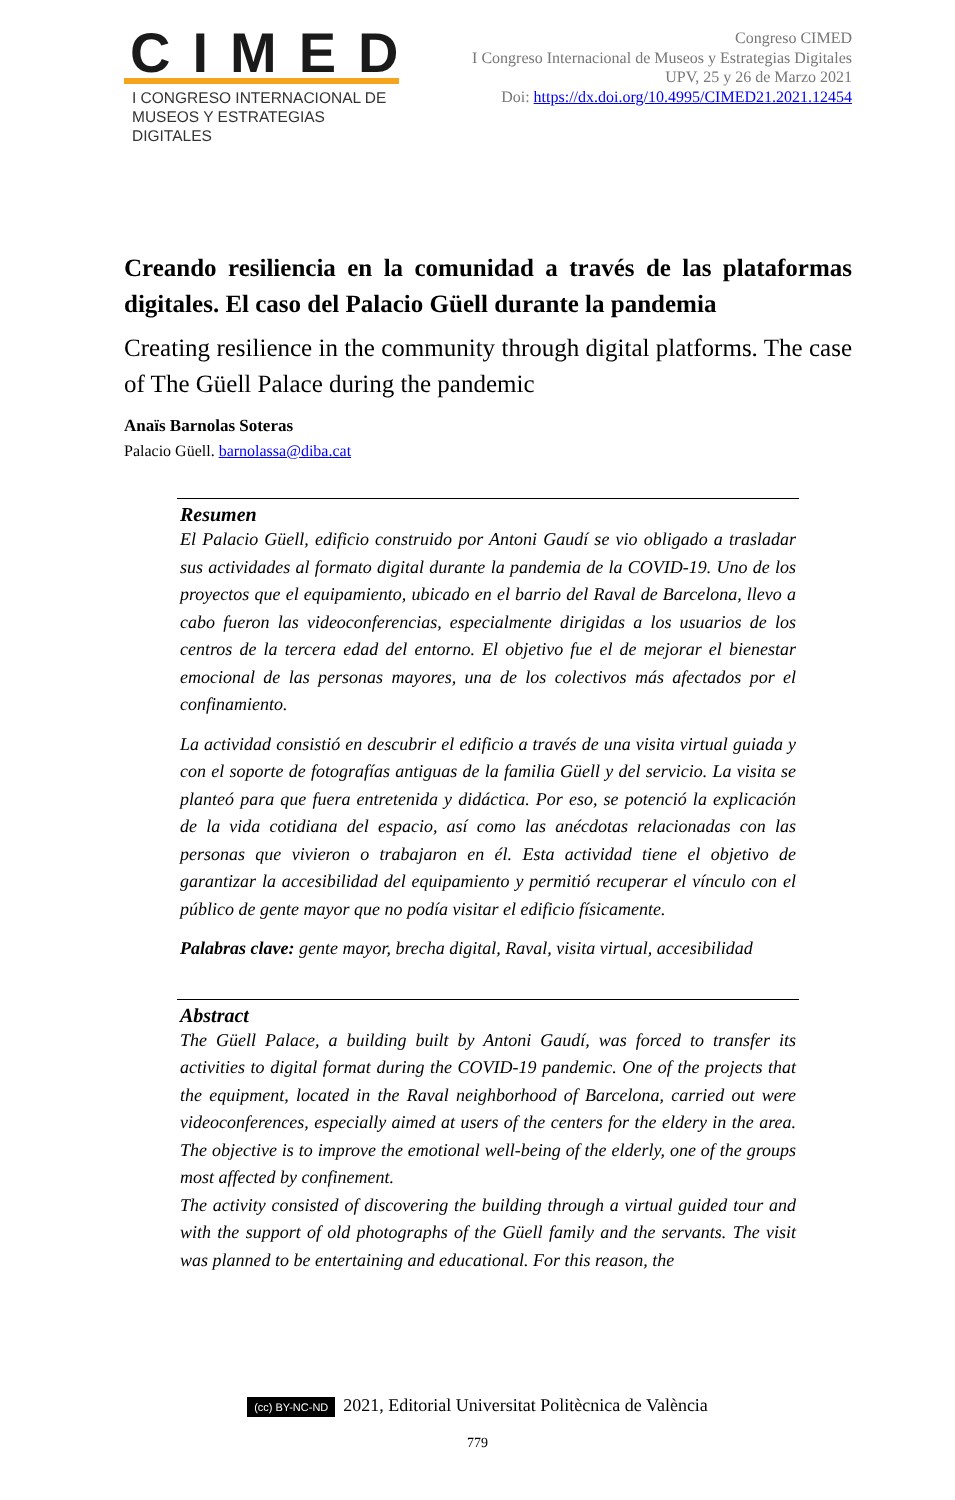CIMED
I CONGRESO INTERNACIONAL DE
MUSEOS Y ESTRATEGIAS DIGITALES
Congreso CIMED
I Congreso Internacional de Museos y Estrategias Digitales
UPV, 25 y 26 de Marzo 2021
Doi: https://dx.doi.org/10.4995/CIMED21.2021.12454
Creando resiliencia en la comunidad a través de las plataformas digitales. El caso del Palacio Güell durante la pandemia
Creating resilience in the community through digital platforms. The case of The Güell Palace during the pandemic
Anaïs Barnolas Soteras
Palacio Güell. barnolassa@diba.cat
Resumen
El Palacio Güell, edificio construido por Antoni Gaudí se vio obligado a trasladar sus actividades al formato digital durante la pandemia de la COVID-19. Uno de los proyectos que el equipamiento, ubicado en el barrio del Raval de Barcelona, llevo a cabo fueron las videoconferencias, especialmente dirigidas a los usuarios de los centros de la tercera edad del entorno. El objetivo fue el de mejorar el bienestar emocional de las personas mayores, una de los colectivos más afectados por el confinamiento.
La actividad consistió en descubrir el edificio a través de una visita virtual guiada y con el soporte de fotografías antiguas de la familia Güell y del servicio. La visita se planteó para que fuera entretenida y didáctica. Por eso, se potenció la explicación de la vida cotidiana del espacio, así como las anécdotas relacionadas con las personas que vivieron o trabajaron en él. Esta actividad tiene el objetivo de garantizar la accesibilidad del equipamiento y permitió recuperar el vínculo con el público de gente mayor que no podía visitar el edificio físicamente.
Palabras clave: gente mayor, brecha digital, Raval, visita virtual, accesibilidad
Abstract
The Güell Palace, a building built by Antoni Gaudí, was forced to transfer its activities to digital format during the COVID-19 pandemic. One of the projects that the equipment, located in the Raval neighborhood of Barcelona, carried out were videoconferences, especially aimed at users of the centers for the eldery in the area. The objective is to improve the emotional well-being of the elderly, one of the groups most affected by confinement.
The activity consisted of discovering the building through a virtual guided tour and with the support of old photographs of the Güell family and the servants. The visit was planned to be entertaining and educational. For this reason, the
(cc) BY-NC-ND 2021, Editorial Universitat Politècnica de València
779